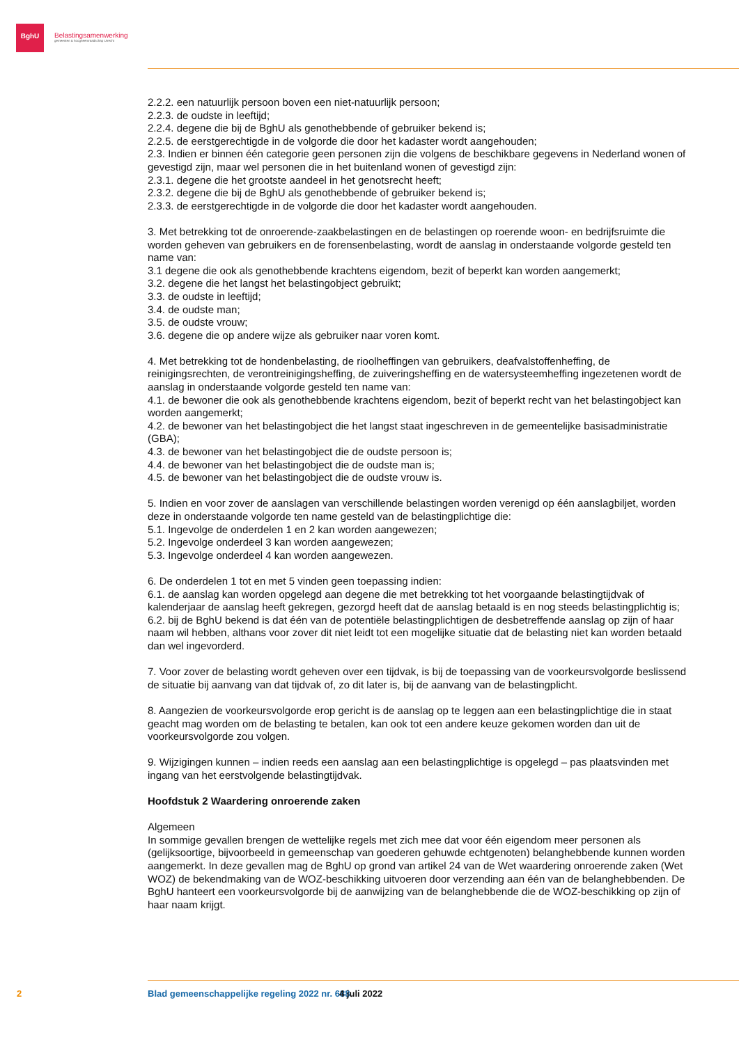BghU
Belastingsamenwerking
gemeenten & hoogheemraadschap Utrecht
2.2.2. een natuurlijk persoon boven een niet-natuurlijk persoon;
2.2.3. de oudste in leeftijd;
2.2.4. degene die bij de BghU als genothebbende of gebruiker bekend is;
2.2.5. de eerstgerechtigde in de volgorde die door het kadaster wordt aangehouden;
2.3. Indien er binnen één categorie geen personen zijn die volgens de beschikbare gegevens in Nederland wonen of gevestigd zijn, maar wel personen die in het buitenland wonen of gevestigd zijn:
2.3.1. degene die het grootste aandeel in het genotsrecht heeft;
2.3.2. degene die bij de BghU als genothebbende of gebruiker bekend is;
2.3.3. de eerstgerechtigde in de volgorde die door het kadaster wordt aangehouden.
3. Met betrekking tot de onroerende-zaakbelastingen en de belastingen op roerende woon- en bedrijfsruimte die worden geheven van gebruikers en de forensenbelasting, wordt de aanslag in onderstaande volgorde gesteld ten name van:
3.1 degene die ook als genothebbende krachtens eigendom, bezit of beperkt kan worden aangemerkt;
3.2. degene die het langst het belastingobject gebruikt;
3.3. de oudste in leeftijd;
3.4. de oudste man;
3.5. de oudste vrouw;
3.6. degene die op andere wijze als gebruiker naar voren komt.
4. Met betrekking tot de hondenbelasting, de rioolheffingen van gebruikers, deafvalstoffenheffing, de reinigingsrechten, de verontreinigingsheffing, de zuiveringsheffing en de watersysteemheffing ingezetenen wordt de aanslag in onderstaande volgorde gesteld ten name van:
4.1. de bewoner die ook als genothebbende krachtens eigendom, bezit of beperkt recht van het belastingobject kan worden aangemerkt;
4.2. de bewoner van het belastingobject die het langst staat ingeschreven in de gemeentelijke basisadministratie (GBA);
4.3. de bewoner van het belastingobject die de oudste persoon is;
4.4. de bewoner van het belastingobject die de oudste man is;
4.5. de bewoner van het belastingobject die de oudste vrouw is.
5. Indien en voor zover de aanslagen van verschillende belastingen worden verenigd op één aanslagbiljet, worden deze in onderstaande volgorde ten name gesteld van de belastingplichtige die:
5.1. Ingevolge de onderdelen 1 en 2 kan worden aangewezen;
5.2. Ingevolge onderdeel 3 kan worden aangewezen;
5.3. Ingevolge onderdeel 4 kan worden aangewezen.
6. De onderdelen 1 tot en met 5 vinden geen toepassing indien:
6.1. de aanslag kan worden opgelegd aan degene die met betrekking tot het voorgaande belastingtijdvak of kalenderjaar de aanslag heeft gekregen, gezorgd heeft dat de aanslag betaald is en nog steeds belastingplichtig is;
6.2. bij de BghU bekend is dat één van de potentiële belastingplichtigen de desbetreffende aanslag op zijn of haar naam wil hebben, althans voor zover dit niet leidt tot een mogelijke situatie dat de belasting niet kan worden betaald dan wel ingevorderd.
7. Voor zover de belasting wordt geheven over een tijdvak, is bij de toepassing van de voorkeursvolgorde beslissend de situatie bij aanvang van dat tijdvak of, zo dit later is, bij de aanvang van de belastingplicht.
8. Aangezien de voorkeursvolgorde erop gericht is de aanslag op te leggen aan een belastingplichtige die in staat geacht mag worden om de belasting te betalen, kan ook tot een andere keuze gekomen worden dan uit de voorkeursvolgorde zou volgen.
9. Wijzigingen kunnen – indien reeds een aanslag aan een belastingplichtige is opgelegd – pas plaatsvinden met ingang van het eerstvolgende belastingtijdvak.
Hoofdstuk 2 Waardering onroerende zaken
Algemeen
In sommige gevallen brengen de wettelijke regels met zich mee dat voor één eigendom meer personen als (gelijksoortige, bijvoorbeeld in gemeenschap van goederen gehuwde echtgenoten) belanghebbende kunnen worden aangemerkt. In deze gevallen mag de BghU op grond van artikel 24 van de Wet waardering onroerende zaken (Wet WOZ) de bekendmaking van de WOZ-beschikking uitvoeren door verzending aan één van de belanghebbenden. De BghU hanteert een voorkeursvolgorde bij de aanwijzing van de belanghebbende die de WOZ-beschikking op zijn of haar naam krijgt.
2 Blad gemeenschappelijke regeling 2022 nr. 688 4 juli 2022